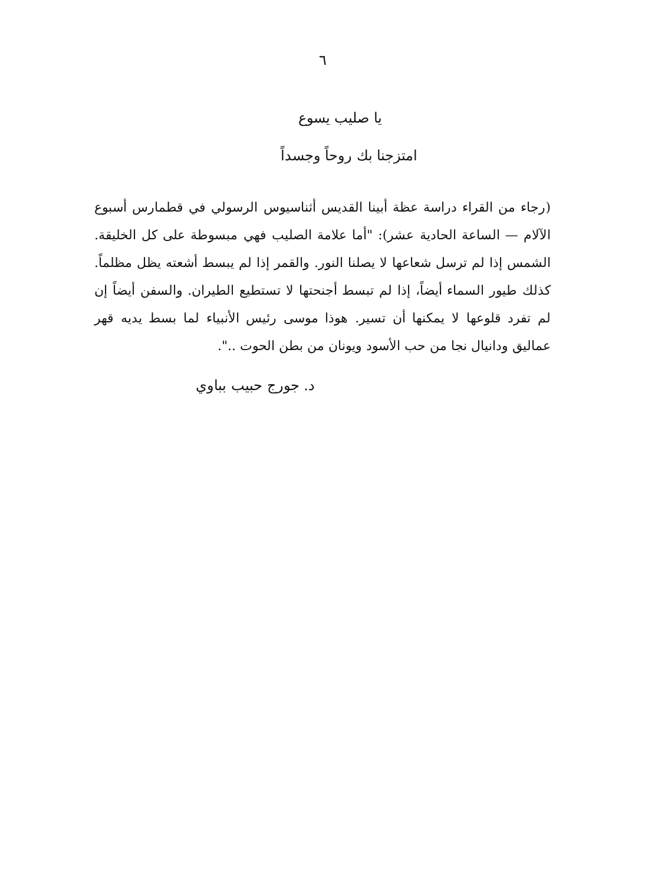٦
يا صليب يسوع
امتزجنا بك روحاً وجسداً
(رجاء من القراء دراسة عظة أبينا القديس أثناسيوس الرسولي في قطمارس أسبوع الآلام — الساعة الحادية عشر): "أما علامة الصليب فهي مبسوطة على كل الخليقة. الشمس إذا لم ترسل شعاعها لا يصلنا النور. والقمر إذا لم يبسط أشعته يظل مظلماً. كذلك طيور السماء أيضاً، إذا لم تبسط أجنحتها لا تستطيع الطيران. والسفن أيضاً إن لم تفرد قلوعها لا يمكنها أن تسير. هوذا موسى رئيس الأنبياء لما بسط يديه قهر عماليق ودانيال نجا من حب الأسود ويونان من بطن الحوت ..".
د. جورج حبيب بباوي